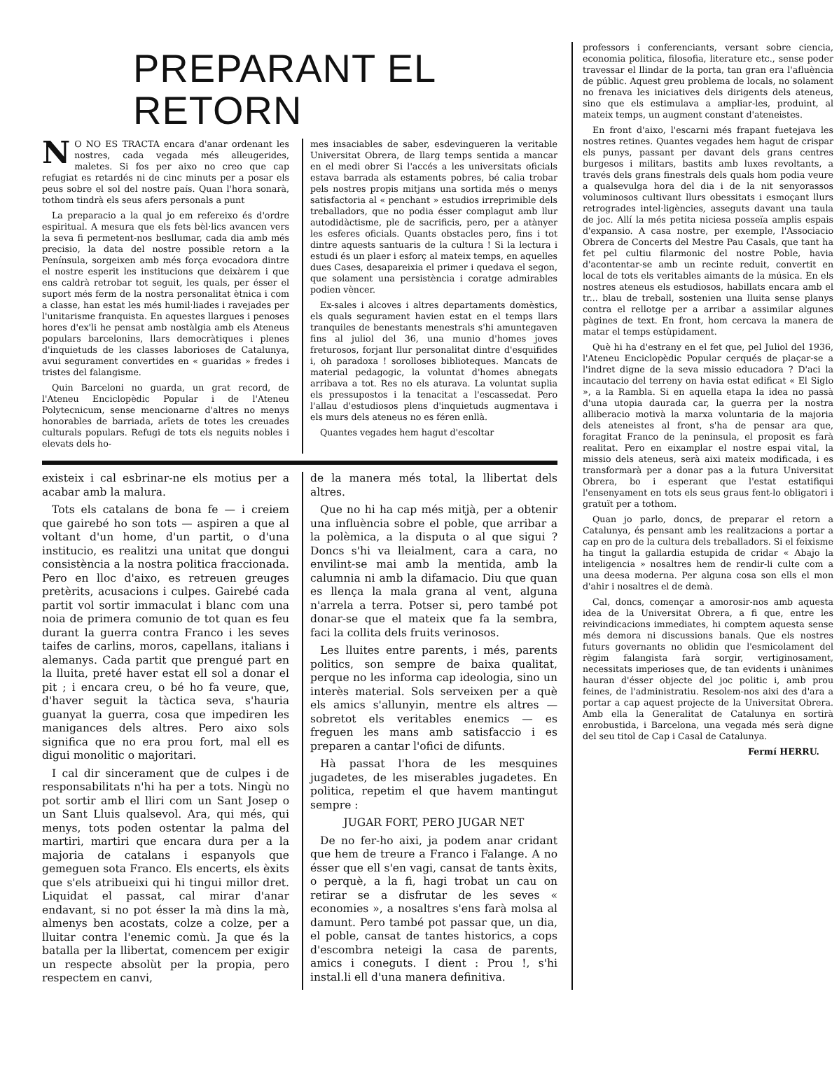PREPARANT EL RETORN
NO NO ES TRACTA encara d'anar ordenant les nostres, cada vegada més alleugerides, maletes. Si fos per aixo no creo que cap refugiat es retardés ni de cinc minuts per a posar els peus sobre el sol del nostre país. Quan l'hora sonarà, tothom tindrà els seus afers personals a punt
La preparacio a la qual jo em refereixo és d'ordre espiritual. A mesura que els fets bèl·lics avancen vers la seva fi permetent-nos besllumar, cada dia amb més precisio, la data del nostre possible retorn a la Península, sorgeixen amb més força evocadora dintre el nostre esperit les institucions que deixàrem i que ens caldrà retrobar tot seguit, les quals, per ésser el suport més ferm de la nostra personalitat ètnica i com a classe, han estat les més humil·liades i ravejades per l'unitarisme franquista. En aquestes llargues i penoses hores d'ex'li he pensat amb nostàlgia amb els Ateneus populars barcelonins, llars democràtiques i plenes d'inquietuds de les classes laborioses de Catalunya, avui segurament convertides en « guaridas » fredes i tristes del falangisme.
Quin Barceloni no guarda, un grat record, de l'Ateneu Enciclopèdic Popular i de l'Ateneu Polytecnicum, sense mencionarne d'altres no menys honorables de barriada, arïets de totes les creuades culturals populars. Refugi de tots els neguits nobles i elevats dels ho-
mes insaciables de saber, esdevingueren la veritable Universitat Obrera, de llarg temps sentida a mancar en el medi obrer Si l'accés a les universitats oficials estava barrada als estaments pobres, bé calia trobar pels nostres propis mitjans una sortida més o menys satisfactoria al « penchant » estudios irreprimible dels treballadors, que no podia ésser complagut amb llur autodidàctisme, ple de sacrificis, pero, per a atànyer les esferes oficials. Quants obstacles pero, fins i tot dintre aquests santuaris de la cultura ! Si la lectura i estudi és un plaer i esforç al mateix temps, en aquelles dues Cases, desapareixia el primer i quedava el segon, que solament una persistència i coratge admirables podien vèncer.
Ex-sales i alcoves i altres departaments domèstics, els quals segurament havien estat en el temps llars tranquiles de benestants menestrals s'hi amuntegaven fins al juliol del 36, una munio d'homes joves freturosos, forjant llur personalitat dintre d'esquifides i, oh paradoxa ! sorolloses biblioteques. Mancats de material pedagogic, la voluntat d'homes abnegats arribava a tot. Res no els aturava. La voluntat suplia els pressupostos i la tenacitat a l'escassedat. Pero l'allau d'estudiosos plens d'inquietuds augmentava i els murs dels ateneus no es féren enllà.
Quantes vegades hem hagut d'escoltar
existeix i cal esbrinar-ne els motius per a acabar amb la malura.
Tots els catalans de bona fe — i creiem que gairebé ho son tots — aspiren a que al voltant d'un home, d'un partit, o d'una institucio, es realitzi una unitat que dongui consistència a la nostra politica fraccionada. Pero en lloc d'aixo, es retreuen greuges pretèrits, acusacions i culpes. Gairebé cada partit vol sortir immaculat i blanc com una noia de primera comunio de tot quan es feu durant la guerra contra Franco i les seves taifes de carlins, moros, capellans, italians i alemanys. Cada partit que prengué part en la lluita, preté haver estat ell sol a donar el pit ; i encara creu, o bé ho fa veure, que, d'haver seguit la tàctica seva, s'hauria guanyat la guerra, cosa que impediren les manigances dels altres. Pero aixo sols significa que no era prou fort, mal ell es digui monolitic o majoritari.
I cal dir sincerament que de culpes i de responsabilitats n'hi ha per a tots. Ningù no pot sortir amb el lliri com un Sant Josep o un Sant Lluis qualsevol. Ara, qui més, qui menys, tots poden ostentar la palma del martiri, martiri que encara dura per a la majoria de catalans i espanyols que gemeguen sota Franco. Els encerts, els èxits que s'els atribueixi qui hi tingui millor dret. Liquidat el passat, cal mirar d'anar endavant, si no pot ésser la mà dins la mà, almenys ben acostats, colze a colze, per a lluitar contra l'enemic comù. Ja que és la batalla per la llibertat, comencem per exigir un respecte absolùt per la propia, pero respectem en canvi,
de la manera més total, la llibertat dels altres.
Que no hi ha cap més mitjà, per a obtenir una influència sobre el poble, que arribar a la polèmica, a la disputa o al que sigui ? Doncs s'hi va lleialment, cara a cara, no envilint-se mai amb la mentida, amb la calumnia ni amb la difamacio. Diu que quan es llença la mala grana al vent, alguna n'arrela a terra. Potser si, pero també pot donar-se que el mateix que fa la sembra, faci la collita dels fruits verinosos.
Les lluites entre parents, i més, parents politics, son sempre de baixa qualitat, perque no les informa cap ideologia, sino un interès material. Sols serveixen per a què els amics s'allunyin, mentre els altres — sobretot els veritables enemics — es freguen les mans amb satisfaccio i es preparen a cantar l'ofici de difunts.
Hà passat l'hora de les mesquines jugadetes, de les miserables jugadetes. En politica, repetim el que havem mantingut sempre :
JUGAR FORT, PERO JUGAR NET
De no fer-ho aixi, ja podem anar cridant que hem de treure a Franco i Falange. A no ésser que ell s'en vagi, cansat de tants èxits, o perquè, a la fi, hagi trobat un cau on retirar se a disfrutar de les seves « economies », a nosaltres s'ens farà molsa al damunt. Pero també pot passar que, un dia, el poble, cansat de tantes historics, a cops d'escombra neteigi la casa de parents, amics i coneguts. I dient : Prou !, s'hi instal.li ell d'una manera definitiva.
professors i conferenciants, versant sobre ciencia, economia politica, filosofia, literature etc., sense poder travessar el llindar de la porta, tan gran era l'afluència de públic. Aquest greu problema de locals, no solament no frenava les iniciatives dels dirigents dels ateneus, sino que els estimulava a ampliar-les, produint, al mateix temps, un augment constant d'ateneistes.
En front d'aixo, l'escarni més frapant fuetejava les nostres retines. Quantes vegades hem hagut de crispar els punys, passant per davant dels grans centres burgesos i militars, bastits amb luxes revoltants, a través dels grans finestrals dels quals hom podia veure a qualsevulga hora del dia i de la nit senyorassos voluminosos cultivant llurs obessitats i esmoçant llurs retrogrades intel·ligències, asseguts davant una taula de joc. Allí la més petita niciesa posseïa amplis espais d'expansio. A casa nostre, per exemple, l'Associacio Obrera de Concerts del Mestre Pau Casals, que tant ha fet pel cultiu filarmonic del nostre Poble, havia d'acontentar-se amb un recinte reduit, convertit en local de tots els veritables aimants de la música. En els nostres ateneus els estudiosos, habillats encara amb el tr... blau de treball, sostenien una lluita sense planys contra el rellotge per a arribar a assimilar algunes pàgines de text. En front, hom cercava la manera de matar el temps estùpidament.
Què hi ha d'estrany en el fet que, pel Juliol del 1936, l'Ateneu Enciclopèdic Popular cerqués de plaçar-se a l'indret digne de la seva missio educadora ? D'aci la incautacio del terreny on havia estat edificat « El Siglo », a la Rambla. Si en aquella etapa la idea no passà d'una utopia daurada car, la guerra per la nostra alliberacio motivà la marxa voluntaria de la majoria dels ateneistes al front, s'ha de pensar ara que, foragitat Franco de la peninsula, el proposit es farà realitat. Pero en eixamplar el nostre espai vital, la missio dels ateneus, serà aixi mateix modificada, i es transformarà per a donar pas a la futura Universitat Obrera, bo i esperant que l'estat estatifiqui l'ensenyament en tots els seus graus fent-lo obligatori i gratuït per a tothom.
Quan jo parlo, doncs, de preparar el retorn a Catalunya, és pensant amb les realitzacions a portar a cap en pro de la cultura dels treballadors. Si el feixisme ha tingut la gallardia estupida de cridar « Abajo la inteligencia » nosaltres hem de rendir-li culte com a una deesa moderna. Per alguna cosa son ells el mon d'ahir i nosaltres el de demà.
Cal, doncs, començar a amorosir-nos amb aquesta idea de la Universitat Obrera, a fi que, entre les reivindicacions immediates, hi comptem aquesta sense més demora ni discussions banals. Que els nostres futurs governants no oblidin que l'esmicolament del règim falangista farà sorgir, vertiginosament, necessitats imperioses que, de tan evidents i unànimes hauran d'ésser objecte del joc politic i, amb prou feines, de l'administratiu. Resolem-nos aixi des d'ara a portar a cap aquest projecte de la Universitat Obrera. Amb ella la Generalitat de Catalunya en sortirà enrobustida, i Barcelona, una vegada més serà digne del seu titol de Cap i Casal de Catalunya.
Fermí HERRU.